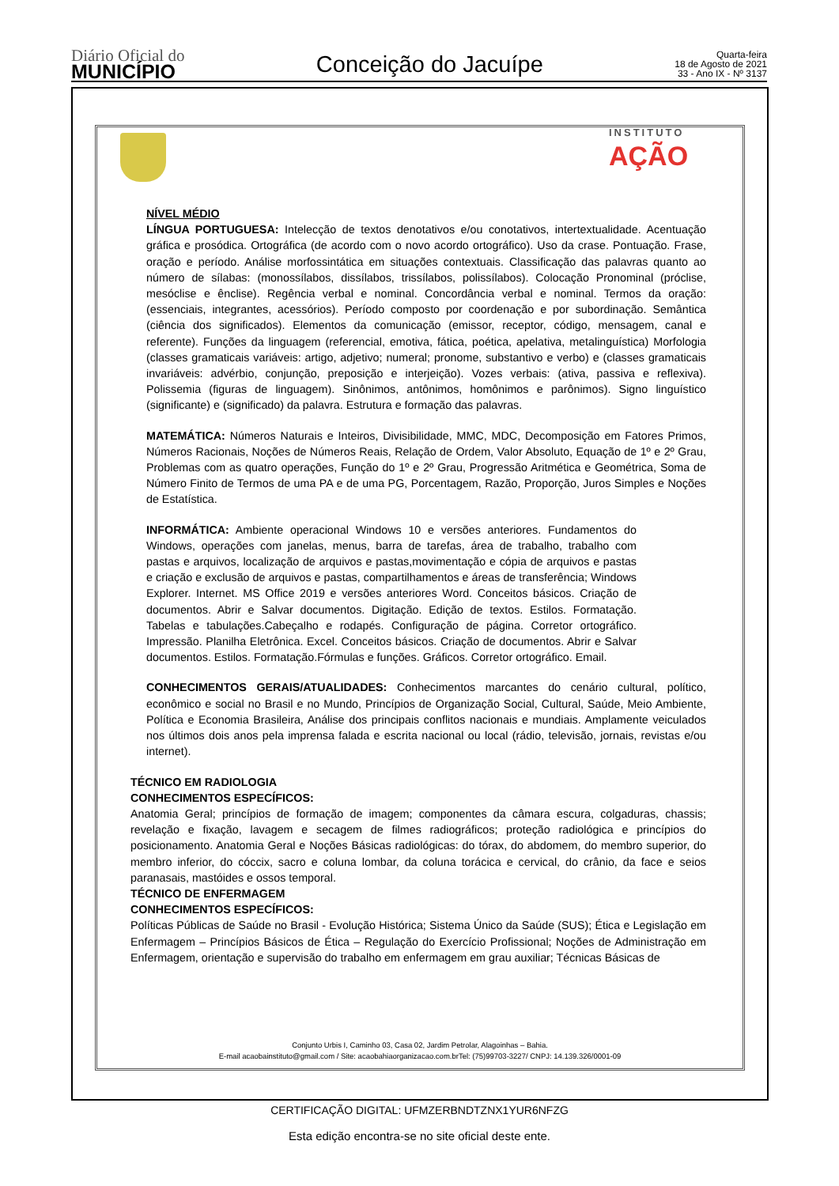Diário Oficial do
MUNICÍPIO
Conceição do Jacuípe
Quarta-feira
18 de Agosto de 2021
33 - Ano IX - Nº 3137
INSTITUTO
AÇÃO
NÍVEL MÉDIO
LÍNGUA PORTUGUESA: Intelecção de textos denotativos e/ou conotativos, intertextualidade. Acentuação gráfica e prosódica. Ortográfica (de acordo com o novo acordo ortográfico). Uso da crase. Pontuação. Frase, oração e período. Análise morfossintática em situações contextuais. Classificação das palavras quanto ao número de sílabas: (monossílabos, dissílabos, trissílabos, polissílabos). Colocação Pronominal (próclise, mesóclise e ênclise). Regência verbal e nominal. Concordância verbal e nominal. Termos da oração: (essenciais, integrantes, acessórios). Período composto por coordenação e por subordinação. Semântica (ciência dos significados). Elementos da comunicação (emissor, receptor, código, mensagem, canal e referente). Funções da linguagem (referencial, emotiva, fática, poética, apelativa, metalinguística) Morfologia (classes gramaticais variáveis: artigo, adjetivo; numeral; pronome, substantivo e verbo) e (classes gramaticais invariáveis: advérbio, conjunção, preposição e interjeição). Vozes verbais: (ativa, passiva e reflexiva). Polissemia (figuras de linguagem). Sinônimos, antônimos, homônimos e parônimos). Signo linguístico (significante) e (significado) da palavra. Estrutura e formação das palavras.
MATEMÁTICA: Números Naturais e Inteiros, Divisibilidade, MMC, MDC, Decomposição em Fatores Primos, Números Racionais, Noções de Números Reais, Relação de Ordem, Valor Absoluto, Equação de 1º e 2º Grau, Problemas com as quatro operações, Função do 1º e 2º Grau, Progressão Aritmética e Geométrica, Soma de Número Finito de Termos de uma PA e de uma PG, Porcentagem, Razão, Proporção, Juros Simples e Noções de Estatística.
INFORMÁTICA: Ambiente operacional Windows 10 e versões anteriores. Fundamentos do Windows, operações com janelas, menus, barra de tarefas, área de trabalho, trabalho com pastas e arquivos, localização de arquivos e pastas,movimentação e cópia de arquivos e pastas e criação e exclusão de arquivos e pastas, compartilhamentos e áreas de transferência; Windows Explorer. Internet. MS Office 2019 e versões anteriores Word. Conceitos básicos. Criação de documentos. Abrir e Salvar documentos. Digitação. Edição de textos. Estilos. Formatação. Tabelas e tabulações.Cabeçalho e rodapés. Configuração de página. Corretor ortográfico. Impressão. Planilha Eletrônica. Excel. Conceitos básicos. Criação de documentos. Abrir e Salvar documentos. Estilos. Formatação.Fórmulas e funções. Gráficos. Corretor ortográfico. Email.
CONHECIMENTOS GERAIS/ATUALIDADES: Conhecimentos marcantes do cenário cultural, político, econômico e social no Brasil e no Mundo, Princípios de Organização Social, Cultural, Saúde, Meio Ambiente, Política e Economia Brasileira, Análise dos principais conflitos nacionais e mundiais. Amplamente veiculados nos últimos dois anos pela imprensa falada e escrita nacional ou local (rádio, televisão, jornais, revistas e/ou internet).
TÉCNICO EM RADIOLOGIA
CONHECIMENTOS ESPECÍFICOS:
Anatomia Geral; princípios de formação de imagem; componentes da câmara escura, colgaduras, chassis; revelação e fixação, lavagem e secagem de filmes radiográficos; proteção radiológica e princípios do posicionamento. Anatomia Geral e Noções Básicas radiológicas: do tórax, do abdomem, do membro superior, do membro inferior, do cóccix, sacro e coluna lombar, da coluna torácica e cervical, do crânio, da face e seios paranasais, mastóides e ossos temporal.
TÉCNICO DE ENFERMAGEM
CONHECIMENTOS ESPECÍFICOS:
Políticas Públicas de Saúde no Brasil - Evolução Histórica; Sistema Único da Saúde (SUS); Ética e Legislação em Enfermagem – Princípios Básicos de Ética – Regulação do Exercício Profissional; Noções de Administração em Enfermagem, orientação e supervisão do trabalho em enfermagem em grau auxiliar; Técnicas Básicas de
Conjunto Urbis I, Caminho 03, Casa 02, Jardim Petrolar, Alagoinhas – Bahia.
E-mail acaobainstituto@gmail.com / Site: acaobahiaorganizacao.com.brTel: (75)99703-3227/ CNPJ: 14.139.326/0001-09
CERTIFICAÇÃO DIGITAL: UFMZERBNDTZNX1YUR6NFZG
Esta edição encontra-se no site oficial deste ente.